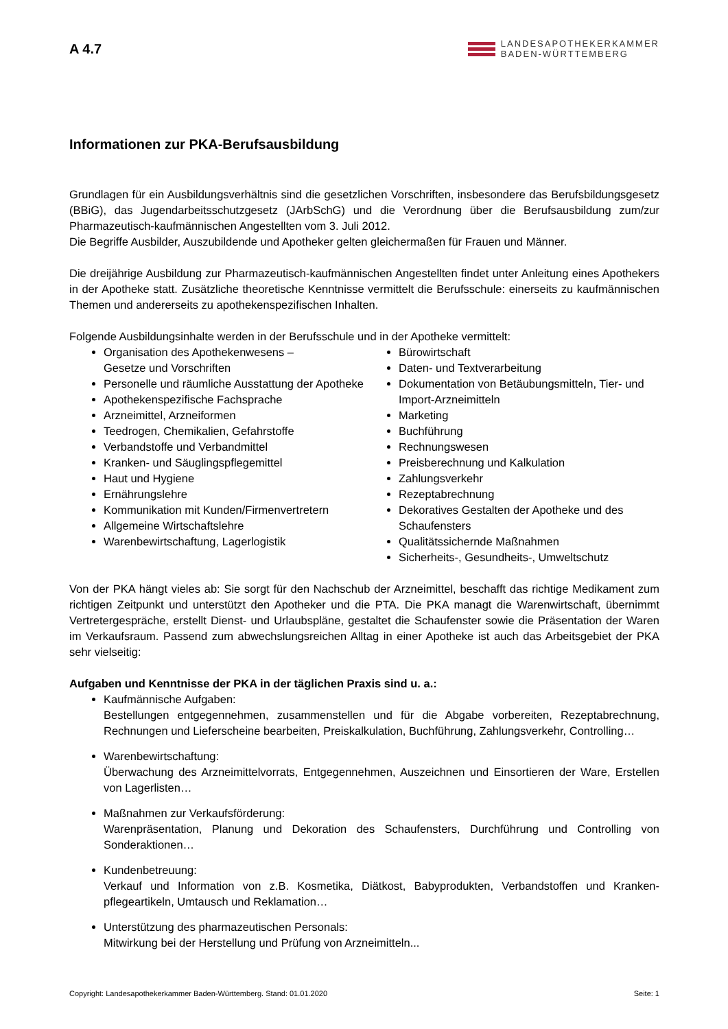A 4.7
LANDESAPOTHEKERKAMMER
BADEN-WÜRTTEMBERG
Informationen zur PKA-Berufsausbildung
Grundlagen für ein Ausbildungsverhältnis sind die gesetzlichen Vorschriften, insbesondere das Berufsbil­dungsgesetz (BBiG), das Jugendarbeitsschutzgesetz (JArbSchG) und die Verordnung über die Berufsaus­bildung zum/zur Pharmazeutisch-kaufmännischen Angestellten vom 3. Juli 2012.
Die Begriffe Ausbilder, Auszubildende und Apotheker gelten gleichermaßen für Frauen und Männer.
Die dreijährige Ausbildung zur Pharmazeutisch-kaufmännischen Angestellten findet unter Anleitung eines Apothekers in der Apotheke statt. Zusätzliche theoretische Kenntnisse vermittelt die Berufsschule: einerseits zu kaufmännischen Themen und andererseits zu apothekenspezifischen Inhalten.
Folgende Ausbildungsinhalte werden in der Berufsschule und in der Apotheke vermittelt:
Organisation des Apothekenwesens –
Gesetze und Vorschriften
Personelle und räumliche Ausstattung der Apotheke
Apothekenspezifische Fachsprache
Arzneimittel, Arzneiformen
Teedrogen, Chemikalien, Gefahrstoffe
Verbandstoffe und Verbandmittel
Kranken- und Säuglingspflegemittel
Haut und Hygiene
Ernährungslehre
Kommunikation mit Kunden/Firmenvertretern
Allgemeine Wirtschaftslehre
Warenbewirtschaftung, Lagerlogistik
Bürowirtschaft
Daten- und Textverarbeitung
Dokumentation von Betäubungsmitteln, Tier- und Import-Arzneimitteln
Marketing
Buchführung
Rechnungswesen
Preisberechnung und Kalkulation
Zahlungsverkehr
Rezeptabrechnung
Dekoratives Gestalten der Apotheke und des Schaufensters
Qualitätssichernde Maßnahmen
Sicherheits-, Gesundheits-, Umweltschutz
Von der PKA hängt vieles ab: Sie sorgt für den Nachschub der Arzneimittel, beschafft das richtige Medikament zum richtigen Zeitpunkt und unterstützt den Apotheker und die PTA. Die PKA managt die Warenwirtschaft, übernimmt Vertretergespräche, erstellt Dienst- und Urlaubspläne, gestaltet die Schaufenster sowie die Präsentation der Waren im Verkaufsraum. Passend zum abwechslungsreichen Alltag in einer Apotheke ist auch das Arbeitsgebiet der PKA sehr vielseitig:
Aufgaben und Kenntnisse der PKA in der täglichen Praxis sind u. a.:
Kaufmännische Aufgaben:
Bestellungen entgegennehmen, zusammenstellen und für die Abgabe vorbereiten, Rezeptabrechnung, Rechnungen und Lieferscheine bearbeiten, Preiskalkulation, Buchführung, Zahlungsverkehr, Controlling…
Warenbewirtschaftung:
Überwachung des Arzneimittelvorrats, Entgegennehmen, Auszeichnen und Einsortieren der Ware, Erstellen von Lagerlisten…
Maßnahmen zur Verkaufsförderung:
Warenpräsentation, Planung und Dekoration des Schaufensters, Durchführung und Controlling von Sonderaktionen…
Kundenbetreuung:
Verkauf und Information von z.B. Kosmetika, Diätkost, Babyprodukten, Verbandstoffen und Kranken­pflegeartikeln, Umtausch und Reklamation…
Unterstützung des pharmazeutischen Personals:
Mitwirkung bei der Herstellung und Prüfung von Arzneimitteln...
Copyright: Landesapothekerkammer Baden-Württemberg. Stand: 01.01.2020 Seite: 1